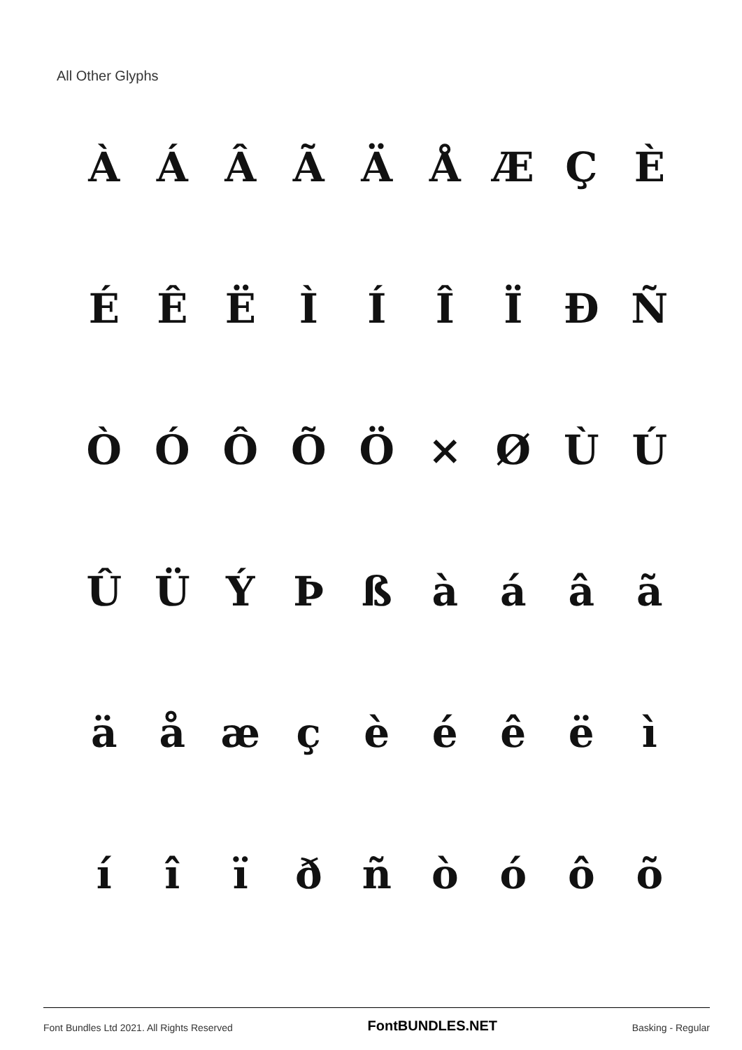All Other Glyphs
À Á Â Ã Ä Å Æ Ç È
É Ê Ë Ì Í Î Ï Ð Ñ
Ò Ó Ô Õ Ö × Ø Ù Ú
Û Ü Ý Þ ß à á â ã
ä å æ ç è é ê ë ì
í î ï ð ñ ò ó ô õ
Font Bundles Ltd 2021. All Rights Reserved FontBUNDLES.NET Basking - Regular